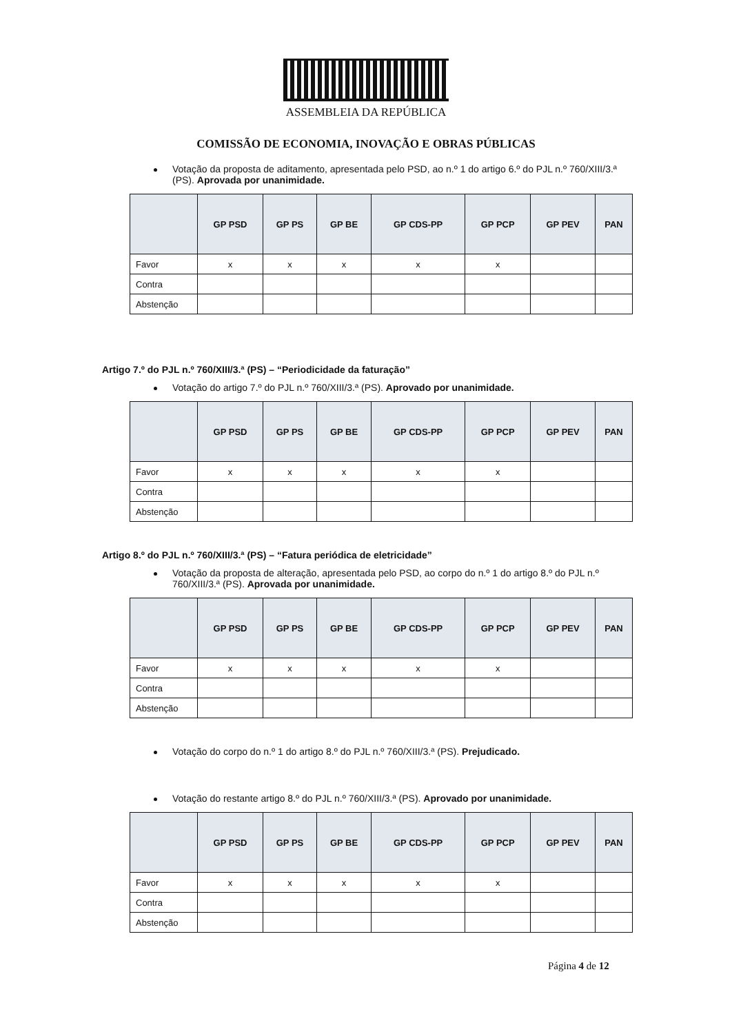ASSEMBLEIA DA REPÚBLICA
COMISSÃO DE ECONOMIA, INOVAÇÃO E OBRAS PÚBLICAS
Votação da proposta de aditamento, apresentada pelo PSD, ao n.º 1 do artigo 6.º do PJL n.º 760/XIII/3.ª (PS). Aprovada por unanimidade.
| | GP PSD | GP PS | GP BE | GP CDS-PP | GP PCP | GP PEV | PAN |
| --- | --- | --- | --- | --- | --- | --- | --- |
| Favor | x | x | x | x | x | | |
| Contra | | | | | | | |
| Abstenção | | | | | | | |
Artigo 7.º do PJL n.º 760/XIII/3.ª (PS) – “Periodicidade da faturação”
Votação do artigo 7.º do PJL n.º 760/XIII/3.ª (PS). Aprovado por unanimidade.
| | GP PSD | GP PS | GP BE | GP CDS-PP | GP PCP | GP PEV | PAN |
| --- | --- | --- | --- | --- | --- | --- | --- |
| Favor | x | x | x | x | x | | |
| Contra | | | | | | | |
| Abstenção | | | | | | | |
Artigo 8.º do PJL n.º 760/XIII/3.ª (PS) – “Fatura periódica de eletricidade”
Votação da proposta de alteração, apresentada pelo PSD, ao corpo do n.º 1 do artigo 8.º do PJL n.º 760/XIII/3.ª (PS). Aprovada por unanimidade.
| | GP PSD | GP PS | GP BE | GP CDS-PP | GP PCP | GP PEV | PAN |
| --- | --- | --- | --- | --- | --- | --- | --- |
| Favor | x | x | x | x | x | | |
| Contra | | | | | | | |
| Abstenção | | | | | | | |
Votação do corpo do n.º 1 do artigo 8.º do PJL n.º 760/XIII/3.ª (PS). Prejudicado.
Votação do restante artigo 8.º do PJL n.º 760/XIII/3.ª (PS). Aprovado por unanimidade.
| | GP PSD | GP PS | GP BE | GP CDS-PP | GP PCP | GP PEV | PAN |
| --- | --- | --- | --- | --- | --- | --- | --- |
| Favor | x | x | x | x | x | | |
| Contra | | | | | | | |
| Abstenção | | | | | | | |
Página 4 de 12